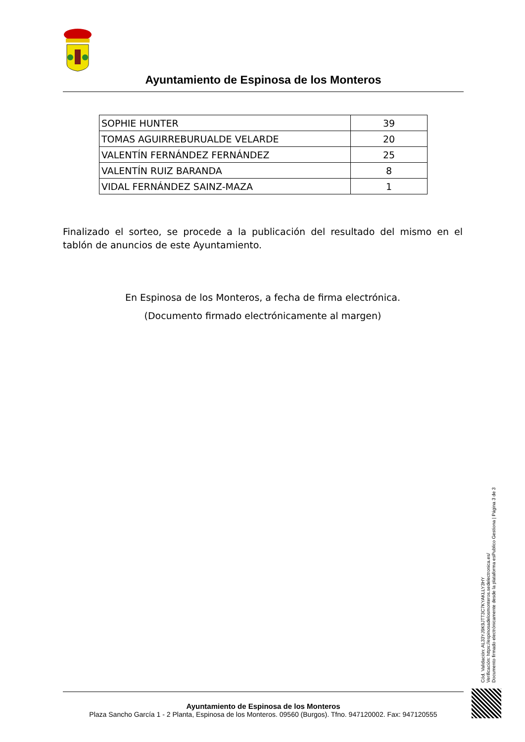Ayuntamiento de Espinosa de los Monteros
| SOPHIE HUNTER | 39 |
| TOMAS AGUIRREBURUALDE VELARDE | 20 |
| VALENTÍN FERNÁNDEZ FERNÁNDEZ | 25 |
| VALENTÍN RUIZ BARANDA | 8 |
| VIDAL FERNÁNDEZ SAINZ-MAZA | 1 |
Finalizado el sorteo, se procede a la publicación del resultado del mismo en el tablón de anuncios de este Ayuntamiento.
En Espinosa de los Monteros, a fecha de firma electrónica.
(Documento firmado electrónicamente al margen)
Cód. Validación: AL33YJ9K9JTT3C7KYAKLLY3HY
Verificación: https://espinosadelosmonteros.sedelectronica.es/
Documento firmado electrónicamente desde la plataforma esPublico Gestiona | Página 3 de 3
Ayuntamiento de Espinosa de los Monteros
Plaza Sancho García 1 - 2 Planta, Espinosa de los Monteros. 09560 (Burgos). Tfno. 947120002. Fax: 947120555